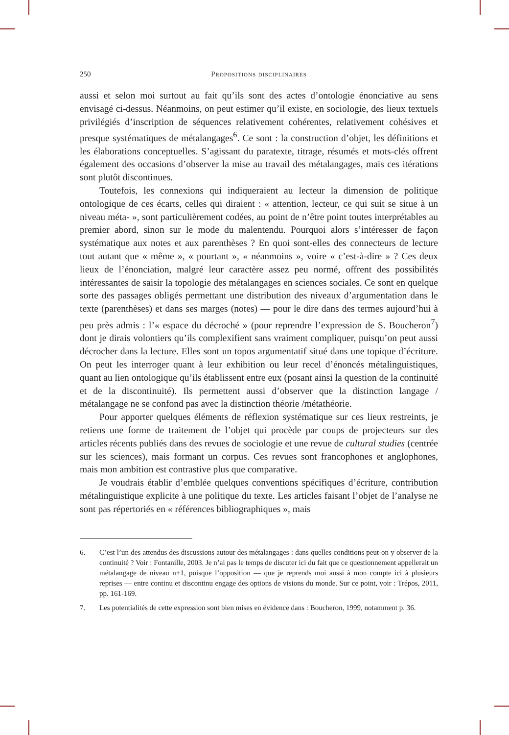250 Propositions disciplinaires
aussi et selon moi surtout au fait qu’ils sont des actes d’ontologie énonciative au sens envisagé ci-dessus. Néanmoins, on peut estimer qu’il existe, en sociologie, des lieux textuels privilégiés d’inscription de séquences relativement cohérentes, relativement cohésives et presque systématiques de métalangages<sup>6</sup>. Ce sont : la construction d’objet, les définitions et les élaborations conceptuelles. S’agissant du paratexte, titrage, résumés et mots-clés offrent également des occasions d’observer la mise au travail des métalangages, mais ces itérations sont plutôt discontinues.
Toutefois, les connexions qui indiqueraient au lecteur la dimension de politique ontologique de ces écarts, celles qui diraient : « attention, lecteur, ce qui suit se situe à un niveau méta- », sont particulièrement codées, au point de n’être point toutes interprétables au premier abord, sinon sur le mode du malentendu. Pourquoi alors s’intéresser de façon systématique aux notes et aux parenthèses ? En quoi sont-elles des connecteurs de lecture tout autant que « même », « pourtant », « néanmoins », voire « c’est-à-dire » ? Ces deux lieux de l’énonciation, malgré leur caractère assez peu normé, offrent des possibilités intéressantes de saisir la topologie des métalangages en sciences sociales. Ce sont en quelque sorte des passages obligés permettant une distribution des niveaux d’argumentation dans le texte (parenthèses) et dans ses marges (notes) — pour le dire dans des termes aujourd’hui à peu près admis : l’« espace du décroché » (pour reprendre l’expression de S. Boucheron<sup>7</sup>) dont je dirais volontiers qu’ils complexifient sans vraiment compliquer, puisqu’on peut aussi décrocher dans la lecture. Elles sont un topos argumentatif situé dans une topique d’écriture. On peut les interroger quant à leur exhibition ou leur recel d’énoncés métalinguistiques, quant au lien ontologique qu’ils établissent entre eux (posant ainsi la question de la continuité et de la discontinuité). Ils permettent aussi d’observer que la distinction langage / métalangage ne se confond pas avec la distinction théorie /méta­théorie.
Pour apporter quelques éléments de réflexion systématique sur ces lieux restreints, je retiens une forme de traitement de l’objet qui procède par coups de projecteurs sur des articles récents publiés dans des revues de sociologie et une revue de cultural studies (centrée sur les sciences), mais formant un corpus. Ces revues sont francophones et anglophones, mais mon ambition est contrastive plus que comparative.
Je voudrais établir d’emblée quelques conventions spécifiques d’écriture, contribution métalinguistique explicite à une politique du texte. Les articles faisant l’objet de l’analyse ne sont pas répertoriés en « références bibliographiques », mais
6. C’est l’un des attendus des discussions autour des métalangages : dans quelles conditions peut-on y observer de la continuité ? Voir : Fontanille, 2003. Je n’ai pas le temps de discuter ici du fait que ce questionnement appellerait un métalangage de niveau n+1, puisque l’opposition — que je reprends moi aussi à mon compte ici à plusieurs reprises — entre continu et discontinu engage des options de visions du monde. Sur ce point, voir : Trépos, 2011, pp. 161-169.
7. Les potentialités de cette expression sont bien mises en évidence dans : Boucheron, 1999, notamment p. 36.